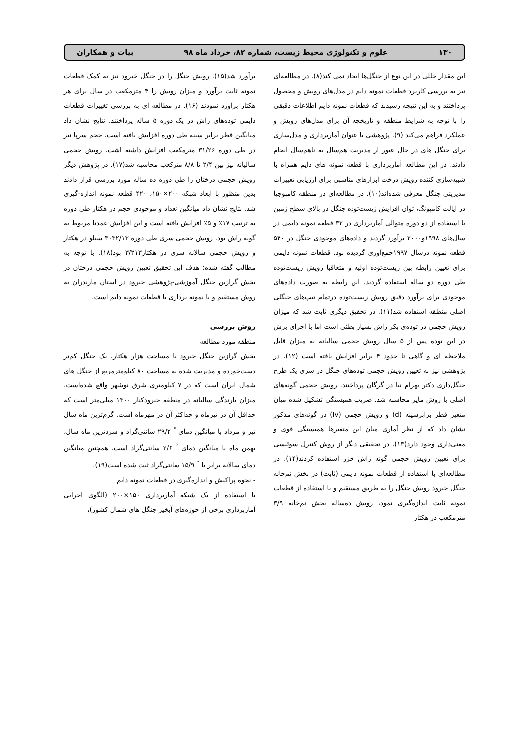۱۳۰ علوم و تکنولوژی محیط زیست، شماره ۸۲، خرداد ماه ۹۸ بیات و همکاران
این مقدار خللی در این نوع از جنگل‌ها ایجاد نمی کند(۸). در مطالعه‌ای نیز به بررسی کاربرد قطعات نمونه دایم در مدل‌های رویش و محصول پرداختند و به این نتیجه رسیدند که قطعات نمونه دایم اطلاعات دقیقی را با توجه به شرایط منطقه و تاریخچه آن برای مدل‌های رویش و عملکرد فراهم می‌کند (۹). پژوهشی با عنوان آماربرداری و مدل‌سازی برای جنگل های در حال عبور از مدیریت هم‌سال به ناهم‌سال انجام دادند. در این مطالعه آماربرداری با قطعه نمونه های دایم همراه با شبیه‌سازی کننده رویش درخت ابزارهای مناسبی برای ارزیابی تغییرات مدیریتی جنگل معرفی شده‌اند(۱۰). در مطالعه‌ای در منطقه کامبوجیا در ایالت کامپونگ، توان افزایش زیست‌توده جنگل در بالای سطح زمین با استفاده از دو دوره متوالی آماربرداری در ۳۲ قطعه نمونه دایمی در سال‌های ۱۹۹۸و۲۰۰۰ برآورد گردید و داده‌های موجودی جنگل در ۵۴۰ قطعه نمونه درسال ۱۹۹۷جمع‌آوری گردیده بود. قطعات نمونه دایمی برای تعیین رابطه بین زیست‌توده اولیه و متعاقبا رویش زیست‌توده طی دوره دو ساله استفاده گردید، این رابطه به صورت داده‌های موجودی برای برآورد دقیق رویش زیست‌توده درتمام تیپ‌های جنگلی اصلی منطقه استفاده شد(۱۱). در تحقیق دیگری ثابت شد که میزان رویش حجمی در توده‌ی بکر راش بسیار بطئی است اما با اجرای برش در این توده پس از ۵ سال رویش حجمی سالیانه به میزان قابل ملاحظه ای و گاهی تا حدود ۴ برابر افزایش یافته است (۱۲). در پژوهشی نیز به تعیین رویش حجمی توده‌های جنگل در سری یک طرح جنگل‌داری دکتر بهرام نیا در گرگان پرداختند. رویش حجمی گونه‌های اصلی با روش مایر محاسبه شد. ضریب همبستگی تشکیل شده میان متغیر قطر برابرسینه (d) و رویش حجمی (Iv) در گونه‌های مذکور نشان داد که از نظر آماری میان این متغیرها همبستگی قوی و معنی‌داری وجود دارد(۱۳). در تحقیقی دیگر از روش کنترل سوئیسی برای تعیین رویش حجمی گونه راش خزر استفاده کردند(۱۴). در مطالعه‌ای با استفاده از قطعات نمونه دایمی (ثابت) در بخش نم‌خانه جنگل خیرود رویش جنگل را به طریق مستقیم و با استفاده از قطعات نمونه ثابت اندازه‌گیری نمود، رویش ده‌ساله بخش نم‌خانه ۳/۹ مترمکعب در هکتار
برآورد شد(۱۵). رویش جنگل را در جنگل خیرود نیز به کمک قطعات نمونه ثابت برآورد و میزان رویش را ۴ مترمکعب در سال برای هر هکتار برآورد نمودند (۱۶). در مطالعه ای به بررسی تغییرات قطعات دایمی توده‌های راش در یک دوره ۵ ساله پرداختند. نتایج نشان داد میانگین قطر برابر سینه طی دوره افزایش یافته است. حجم سرپا نیز در طی دوره ۳۱/۲۶ مترمکعب افزایش داشته اشت. رویش حجمی سالیانه نیز بین ۲/۴ تا ۸/۸ مترکعب محاسبه شد(۱۷). در پژوهش دیگر رویش حجمی درختان را طی دوره ده ساله مورد بررسی قرار دادند بدین منظور با ابعاد شبکه ۲۰۰×۱۵۰، ۴۲۰ قطعه نمونه اندازه-گیری شد. نتایج نشان داد میانگین تعداد و موجودی حجم در هکتار طی دوره به ترتیب ۱۷٪ و ۵٪ افزایش یافته است و این افزایش عمدتا مربوط به گونه راش بود. رویش حجمی سری طی دوره ۳۰۳۲/۱۳ سیلو در هکتار و رویش حجمی سالانه سری در هکتار۳/۲۱۳ بود(۱۸). با توجه به مطالب گفته شده: هدف این تحقیق تعیین رویش حجمی درختان در بخش گرازبن جنگل آموزشی-پژوهشی خیرود در استان مازندران به روش مستقیم و با نمونه برداری با قطعات نمونه دایم است.
روش بررسی
منطقه مورد مطالعه
بخش گرازبن جنگل خیرود با مساحت هزار هکتار، یک جنگل کم‌تر دست‌خورده و مدیریت شده به مساحت ۸۰ کیلومترمربع از جنگل های شمال ایران است که در ۷ کیلومتری شرق نوشهر واقع شده‌است. میزان بارندگی سالیانه در منطقه خیرودکنار ۱۳۰۰ میلی‌متر است که حداقل آن در تیرماه و حداکثر آن در مهرماه است. گرم‌ترین ماه سال تیر و مرداد با میانگین دمای <sup>°</sup> ۲۹/۲ سانتی‌گراد و سردترین ماه سال، بهمن ماه با میانگین دمای <sup>°</sup> ۲/۶ سانتی‌گراد است. همچنین میانگین دمای سالانه برابر با <sup>°</sup> ۱۵/۹ سانتی‌گراد ثبت شده است(۱۹).
- نحوه پراکنش و اندازه‌گیری در قطعات نمونه دایم
با استفاده از یک شبکه آماربرداری ۱۵۰×۲۰۰ (الگوی اجرایی آماربرداری برخی از حوزه‌های آبخیز جنگل های شمال کشور)،